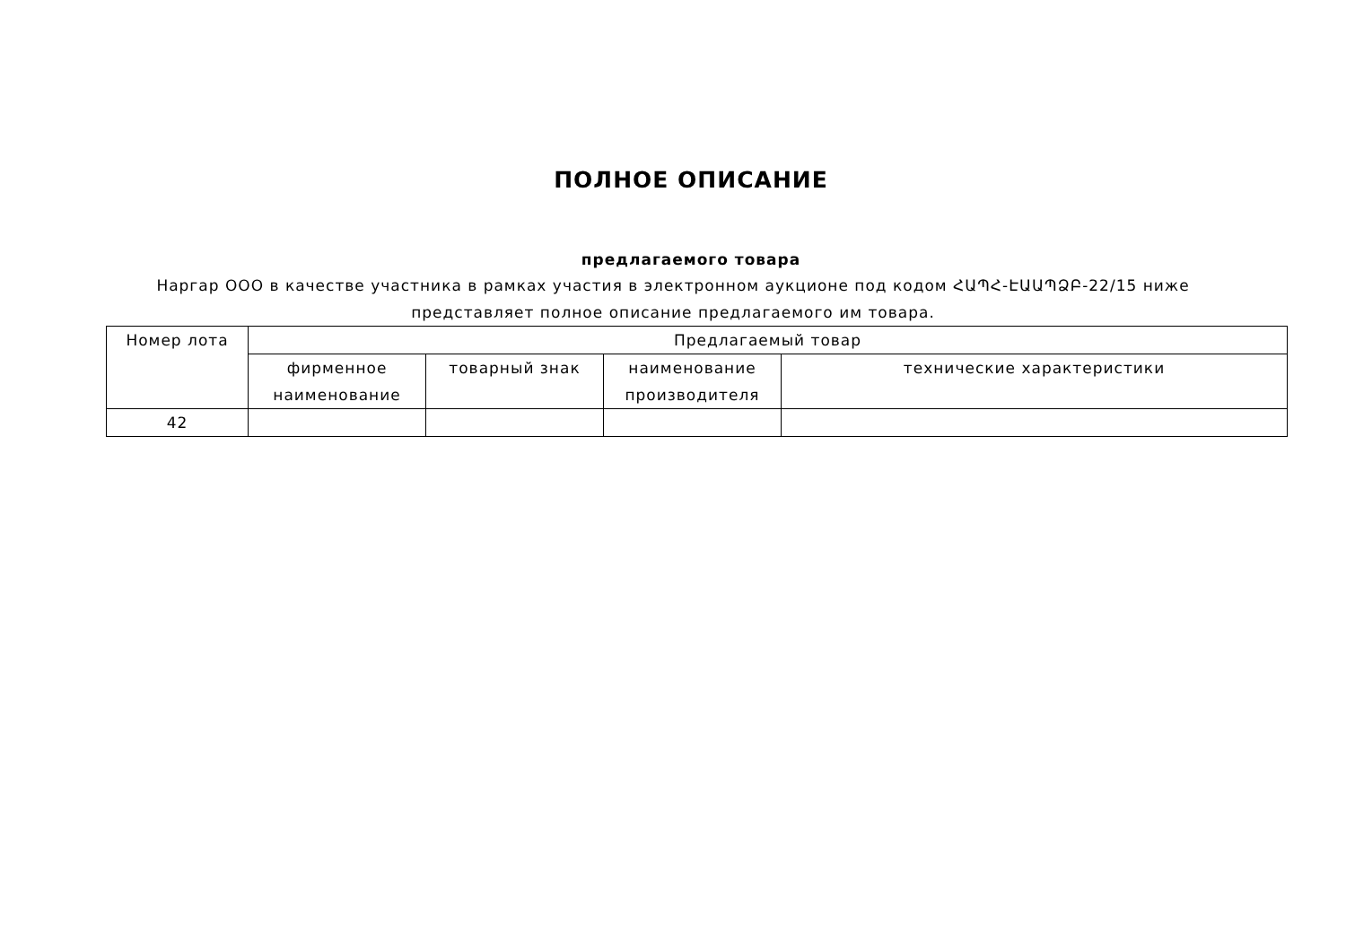ПОЛНОЕ ОПИСАНИЕ
предлагаемого товара
Наргар ООО в качестве участника в рамках участия в электронном аукционе под кодом ՀԱՊՀ-ԷԱԱՊՁԲ-22/15 ниже представляет полное описание предлагаемого им товара.
| Номер лота | Предлагаемый товар | | | |
| --- | --- | --- | --- | --- |
| | фирменное наименование | товарный знак | наименование производителя | технические характеристики |
| 42 | | | | |